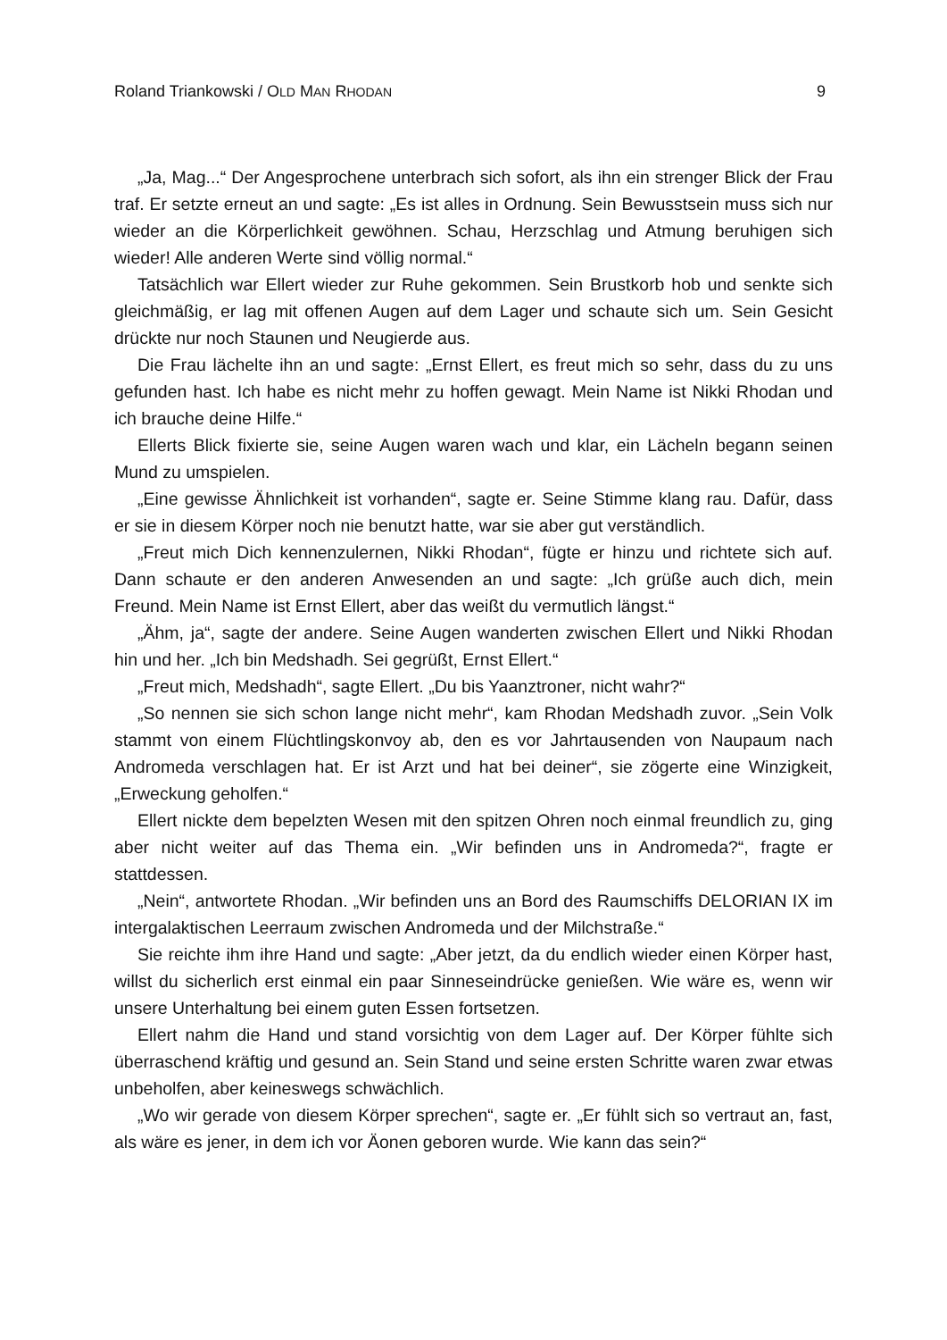Roland Triankowski / OLD MAN RHODAN 9
„Ja, Mag...“ Der Angesprochene unterbrach sich sofort, als ihn ein strenger Blick der Frau traf. Er setzte erneut an und sagte: „Es ist alles in Ordnung. Sein Bewusst­sein muss sich nur wieder an die Körperlichkeit gewöhnen. Schau, Herzschlag und Atmung beruhigen sich wieder! Alle anderen Werte sind völlig normal.“
Tatsächlich war Ellert wieder zur Ruhe gekommen. Sein Brustkorb hob und senkte sich gleichmäßig, er lag mit offenen Augen auf dem Lager und schaute sich um. Sein Gesicht drückte nur noch Staunen und Neugierde aus.
Die Frau lächelte ihn an und sagte: „Ernst Ellert, es freut mich so sehr, dass du zu uns gefunden hast. Ich habe es nicht mehr zu hoffen gewagt. Mein Name ist Nikki Rhodan und ich brauche deine Hilfe.“
Ellerts Blick fixierte sie, seine Augen waren wach und klar, ein Lächeln begann seinen Mund zu umspielen.
„Eine gewisse Ähnlichkeit ist vorhanden“, sagte er. Seine Stimme klang rau. Dafür, dass er sie in diesem Körper noch nie benutzt hatte, war sie aber gut verständlich.
„Freut mich Dich kennenzulernen, Nikki Rhodan“, fügte er hinzu und richtete sich auf. Dann schaute er den anderen Anwesenden an und sagte: „Ich grüße auch dich, mein Freund. Mein Name ist Ernst Ellert, aber das weißt du vermutlich längst.“
„Ähm, ja“, sagte der andere. Seine Augen wanderten zwischen Ellert und Nikki Rhodan hin und her. „Ich bin Medshadh. Sei gegrüßt, Ernst Ellert.“
„Freut mich, Medshadh“, sagte Ellert. „Du bis Yaanztroner, nicht wahr?“
„So nennen sie sich schon lange nicht mehr“, kam Rhodan Medshadh zuvor. „Sein Volk stammt von einem Flüchtlingskonvoy ab, den es vor Jahrtausenden von Nau­paum nach Andromeda verschlagen hat. Er ist Arzt und hat bei deiner“, sie zögerte eine Winzigkeit, „Erweckung geholfen.“
Ellert nickte dem bepelzten Wesen mit den spitzen Ohren noch einmal freundlich zu, ging aber nicht weiter auf das Thema ein. „Wir befinden uns in Andromeda?“, fragte er stattdessen.
„Nein“, antwortete Rhodan. „Wir befinden uns an Bord des Raumschiffs DELO­RIAN IX im intergalaktischen Leerraum zwischen Andromeda und der Milchstraße.“
Sie reichte ihm ihre Hand und sagte: „Aber jetzt, da du endlich wieder einen Körper hast, willst du sicherlich erst einmal ein paar Sinneseindrücke genießen. Wie wäre es, wenn wir unsere Unterhaltung bei einem guten Essen fortsetzen.
Ellert nahm die Hand und stand vorsichtig von dem Lager auf. Der Körper fühlte sich überraschend kräftig und gesund an. Sein Stand und seine ersten Schritte waren zwar etwas unbeholfen, aber keineswegs schwächlich.
„Wo wir gerade von diesem Körper sprechen“, sagte er. „Er fühlt sich so vertraut an, fast, als wäre es jener, in dem ich vor Äonen geboren wurde. Wie kann das sein?“